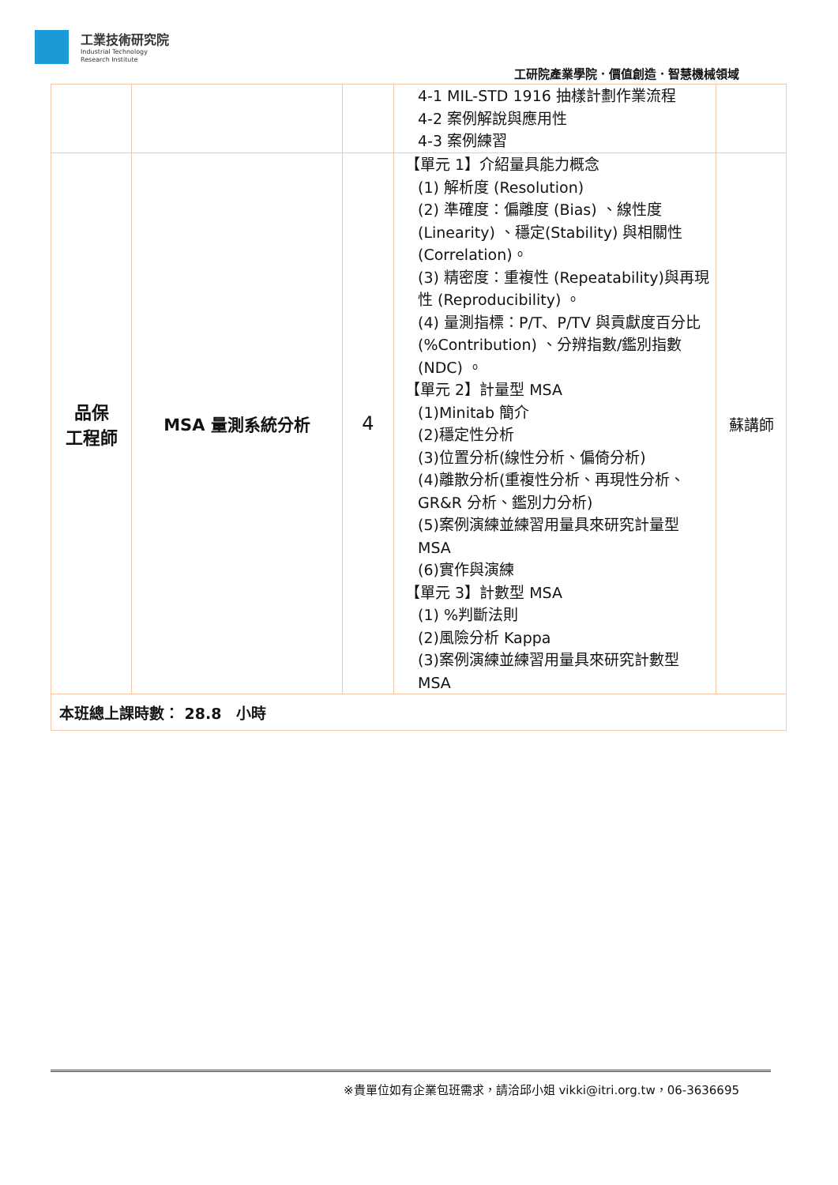工業技術研究院
Industrial Technology
Research Institute
工研院產業學院．價值創造．智慧機械領域
| | | | 4-1 MIL-STD 1916 抽樣計劃作業流程 4-2 案例解說與應用性 4-3 案例練習 | |
| 品保 工程師 | MSA 量測系統分析 | 4 | 【單元 1】介紹量具能力概念 (1) 解析度 (Resolution) (2) 準確度：偏離度 (Bias) 、線性度 (Linearity) 、穩定(Stability) 與相關性 (Correlation)。 (3) 精密度：重複性 (Repeatability)與再現性 (Reproducibility) 。 (4) 量測指標：P/T、P/TV 與貢獻度百分比(%Contribution) 、分辨指數/鑑別指數(NDC) 。 【單元 2】計量型 MSA (1)Minitab 簡介 (2)穩定性分析 (3)位置分析(線性分析、偏倚分析) (4)離散分析(重複性分析、再現性分析、GR&R 分析、鑑別力分析) (5)案例演練並練習用量具來研究計量型 MSA (6)實作與演練 【單元 3】計數型 MSA (1) %判斷法則 (2)風險分析 Kappa (3)案例演練並練習用量具來研究計數型 MSA | 蘇講師 |
| 本班總上課時數： 28.8 小時 | | | | |
※貴單位如有企業包班需求，請洽邱小姐 vikki@itri.org.tw，06-3636695